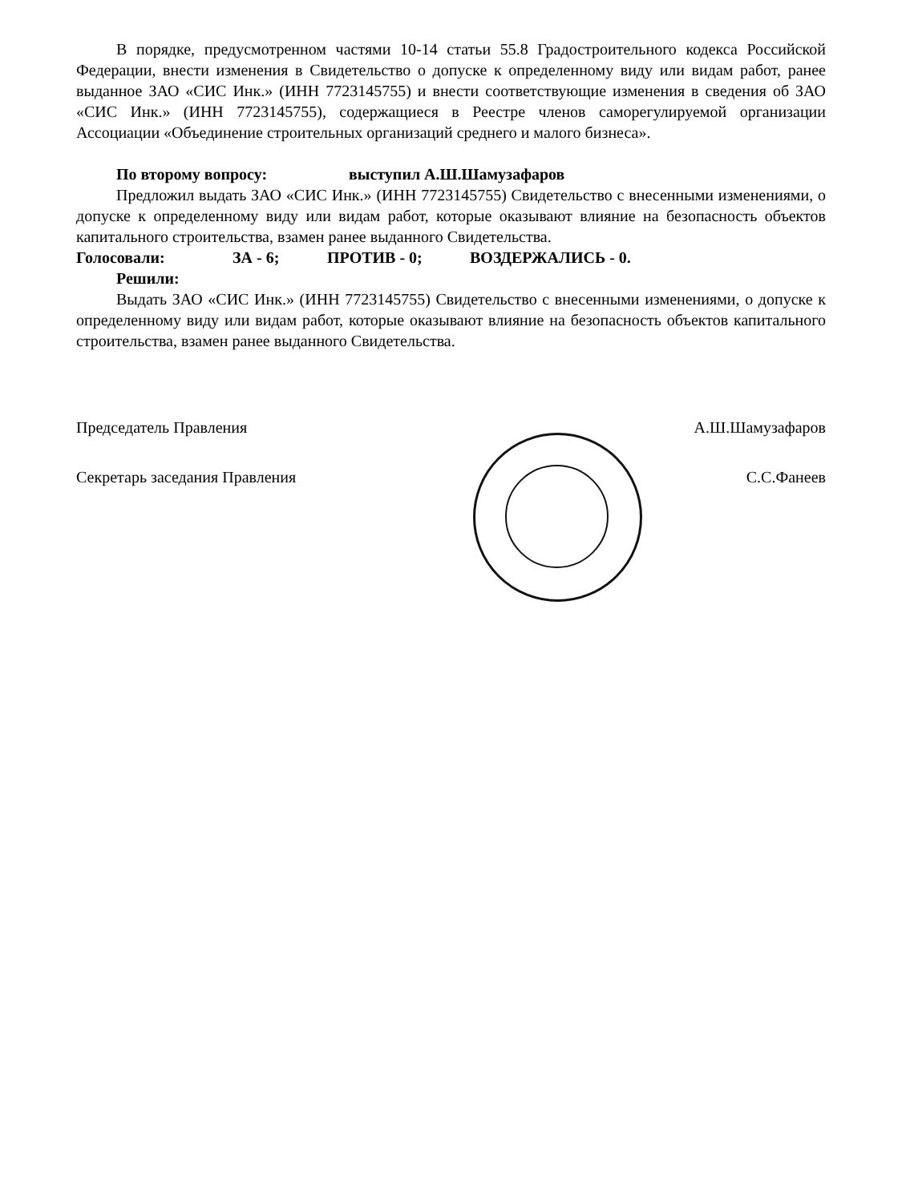В порядке, предусмотренном частями 10-14 статьи 55.8 Градостроительного кодекса Российской Федерации, внести изменения в Свидетельство о допуске к определенному виду или видам работ, ранее выданное ЗАО «СИС Инк.» (ИНН 7723145755) и внести соответствующие изменения в сведения об ЗАО «СИС Инк.» (ИНН 7723145755), содержащиеся в Реестре членов саморегулируемой организации Ассоциации «Объединение строительных организаций среднего и малого бизнеса».
По второму вопросу: выступил А.Ш.Шамузафаров
Предложил выдать ЗАО «СИС Инк.» (ИНН 7723145755) Свидетельство с внесенными изменениями, о допуске к определенному виду или видам работ, которые оказывают влияние на безопасность объектов капитального строительства, взамен ранее выданного Свидетельства.
Голосовали: ЗА - 6; ПРОТИВ - 0; ВОЗДЕРЖАЛИСЬ - 0.
Решили:
Выдать ЗАО «СИС Инк.» (ИНН 7723145755) Свидетельство с внесенными изменениями, о допуске к определенному виду или видам работ, которые оказывают влияние на безопасность объектов капитального строительства, взамен ранее выданного Свидетельства.
Председатель Правления А.Ш.Шамузафаров
Секретарь заседания Правления С.С.Фанеев